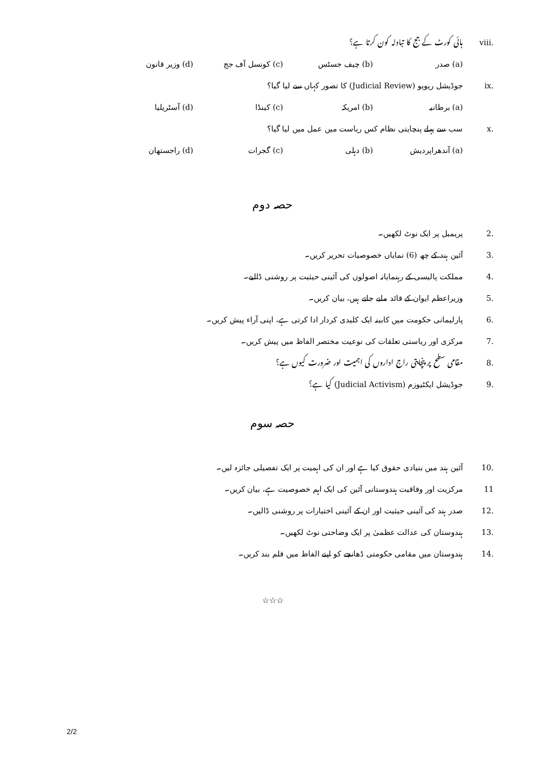viii. ہائی کورٹ کے جج کا تبادلہ کون کرتا ہے؟
(a) صدر (b) چیف جسٹس (c) کونسل آف جج (d) وزیر قانون
ix. جوڈیشل ریویو (Judicial Review) کا تصور کہاں سے لیا گیا؟
(a) برطانیہ (b) امریکہ (c) کینڈا (d) آسٹریلیا
x. سب سے پہلے پنچایتی نظام کس ریاست میں عمل میں لیا گیا؟
(a) آندھراپردیش (b) دہلی (c) گجرات (d) راجستھان
حصہ دوم
2. پریمبل پر ایک نوٹ لکھیں۔
3. آئین ہند کے چھ (6) نمایاں خصوصیات تحریر کریں۔
4. مملکت پالیسی کے رہنمایانہ اصولوں کی آئینی حیثیت پر روشنی ڈالیے۔
5. وزیراعظم ایوان کے قائد مانے جاتے ہیں، بیان کریں۔
6. پارلیمانی حکومت میں کابینہ ایک کلیدی کردار ادا کرتی ہے، اپنی آراء پیش کریں۔
7. مرکزی اور ریاستی تعلقات کی نوعیت مختصر الفاظ میں پیش کریں۔
8. مقامی سطح پر پنچایتی راج اداروں کی اہمیت اور ضرورت کیوں ہے؟
9. جوڈیشل ایکٹیوزم (Judicial Activism) کیا ہے؟
حصہ سوم
10. آئین ہند میں بنیادی حقوق کیا ہے اور ان کی اہمیت پر ایک تفصیلی جائزہ لیں۔
11 مرکزیت اور وفاقیت ہندوستانی آئین کی ایک اہم خصوصیت ہے، بیان کریں۔
12. صدر ہند کی آئینی حیثیت اور ان کے آئینی اختیارات پر روشنی ڈالیں۔
13. ہندوستان کی عدالت عظمیٰ پر ایک وضاحتی نوٹ لکھیں۔
14. ہندوستان میں مقامی حکومتی ڈھانچے کو اپنے الفاظ میں قلم بند کریں۔
☆☆☆
2/2